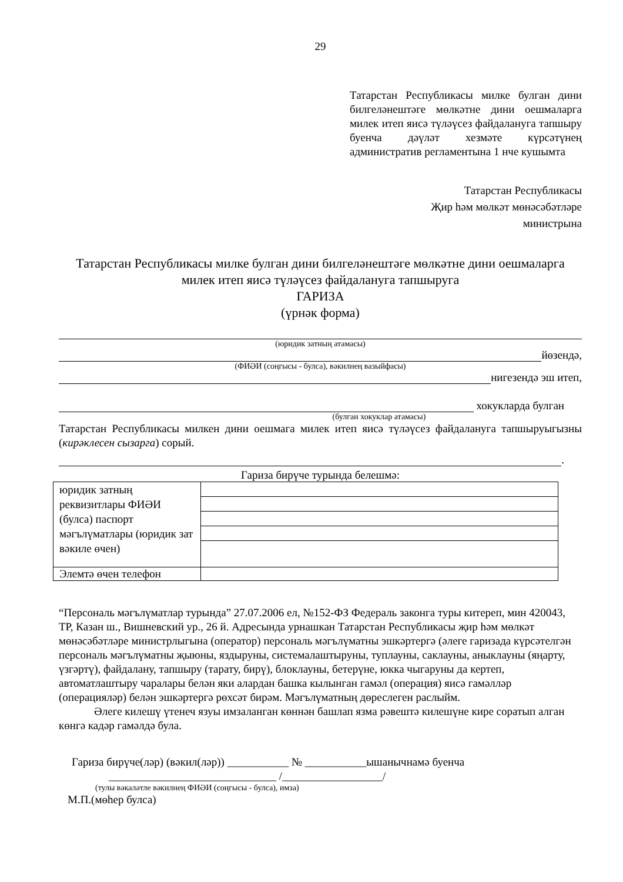29
Татарстан Республикасы милке булган дини билгеләнештәге мөлкәтне дини оешмаларга милек итеп яисә түләүсез файдалануга тапшыру буенча дәүләт хезмәте күрсәтүнең административ регламентына 1 нче кушымта
Татарстан Республикасы
Җир һәм мөлкәт мөнәсәбәтләре
министрына
Татарстан Республикасы милке булган дини билгеләнештәге мөлкәтне дини оешмаларга милек итеп яисә түләүсез файдалануга тапшыруга
ГАРИЗА
(үрнәк форма)
(юридик затның атамасы)
йөзендә,
(ФИӘИ (соңгысы - булса), вәкилнең вазыйфасы)
нигезендә эш итеп,
хокукларда булган
(булган хокуклар атамасы)
Татарстан Республикасы милкен дини оешмага милек итеп яисә түләүсез файдалануга тапшыруыгызны (кирәклесен сызарга) сорый.
.
Гариза бирүче турында белешмә:
| юридик затның реквизитлары ФИӘИ (булса) паспорт мәгълүматлары (юридик зат вәкиле өчен) | |
| Элемтә өчен телефон | |
“Персональ мәгълүматлар турында” 27.07.2006 ел, №152-ФЗ Федераль законга туры китереп, мин 420043, ТР, Казан ш., Вишневский ур., 26 й. Адресында урнашкан Татарстан Республикасы җир һәм мөлкәт мөнәсәбәтләре министрлыгына (оператор) персональ мәгълүматны эшкәртергә (әлеге гаризада күрсәтелгән персональ мәгълүматны җыюны, яздыруны, системалаштыруны, туплауны, саклауны, анык­лауны (яңарту, үзгәртү), файдалану, тапшыру (тарату, бирү), блоклауны, бетерүне, юкка чыгаруны да кертеп, автоматлаштыру чаралары белән яки алардан башка кылынган гамәл (операция) яисә гамәлләр (операцияләр) белән эшкәртергә рөхсәт бирәм. Мәгълүматның дөреслеген раслыйм.
Әлеге килешү үтенеч язуы имзаланган көннән башлап язма рәвештә килешүне кире соратып алган көнгә кадәр гамәлдә була.
Гариза бирүче(ләр) (вәкил(ләр)) ___________ № ___________ышанычнамә буенча
______________________________ /__________________/
(тулы вәкаләтле вәкилнең ФИӘИ (соңгысы - булса), имза)
М.П.(мөһер булса)